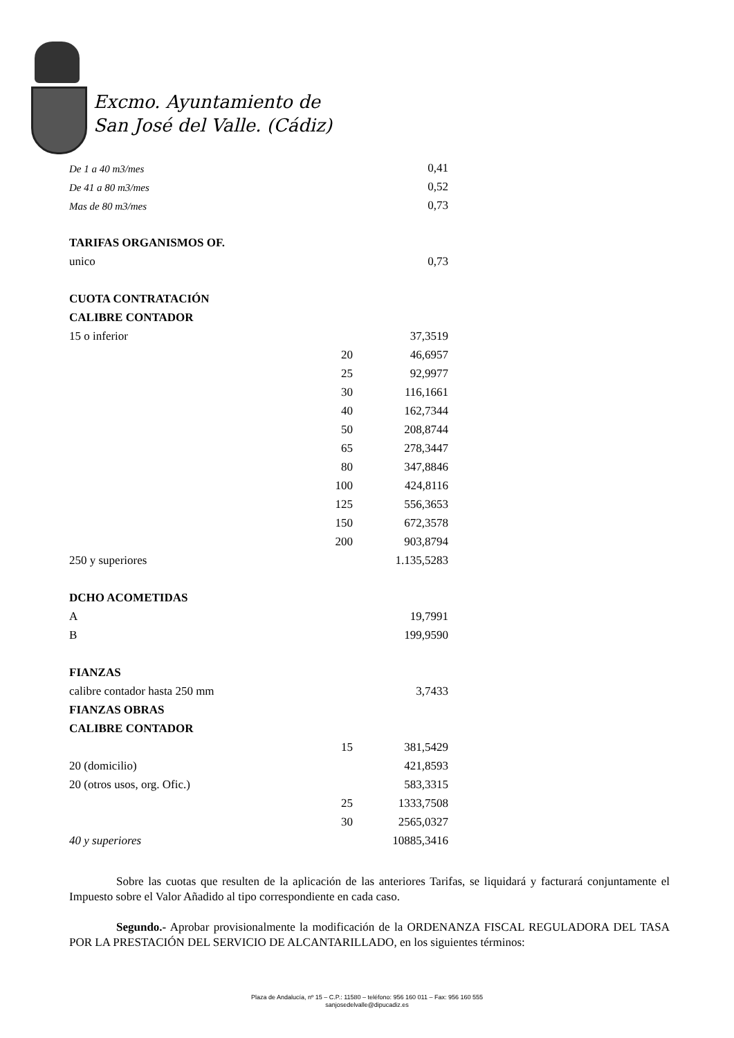Excmo. Ayuntamiento de
San José del Valle. (Cádiz)
| De 1 a 40 m3/mes | | 0,41 |
| De 41 a 80 m3/mes | | 0,52 |
| Mas de 80 m3/mes | | 0,73 |
| TARIFAS ORGANISMOS OF. | | |
| unico | | 0,73 |
| CUOTA CONTRATACIÓN | | |
| CALIBRE CONTADOR | | |
| 15 o inferior | | 37,3519 |
| | 20 | 46,6957 |
| | 25 | 92,9977 |
| | 30 | 116,1661 |
| | 40 | 162,7344 |
| | 50 | 208,8744 |
| | 65 | 278,3447 |
| | 80 | 347,8846 |
| | 100 | 424,8116 |
| | 125 | 556,3653 |
| | 150 | 672,3578 |
| | 200 | 903,8794 |
| 250 y superiores | | 1.135,5283 |
| DCHO ACOMETIDAS | | |
| A | | 19,7991 |
| B | | 199,9590 |
| FIANZAS | | |
| calibre contador hasta 250 mm | | 3,7433 |
| FIANZAS OBRAS | | |
| CALIBRE CONTADOR | | |
| | 15 | 381,5429 |
| 20 (domicilio) | | 421,8593 |
| 20 (otros usos, org. Ofic.) | | 583,3315 |
| | 25 | 1333,7508 |
| | 30 | 2565,0327 |
| 40 y superiores | | 10885,3416 |
Sobre las cuotas que resulten de la aplicación de las anteriores Tarifas, se liquidará y facturará conjuntamente el Impuesto sobre el Valor Añadido al tipo correspondiente en cada caso.
Segundo.- Aprobar provisionalmente la modificación de la ORDENANZA FISCAL REGULADORA DEL TASA POR LA PRESTACIÓN DEL SERVICIO DE ALCANTARILLADO, en los siguientes términos:
Plaza de Andalucía, nº 15 – C.P.: 11580 – teléfono: 956 160 011 – Fax: 956 160 555
sanjosedelvalle@dipucadiz.es